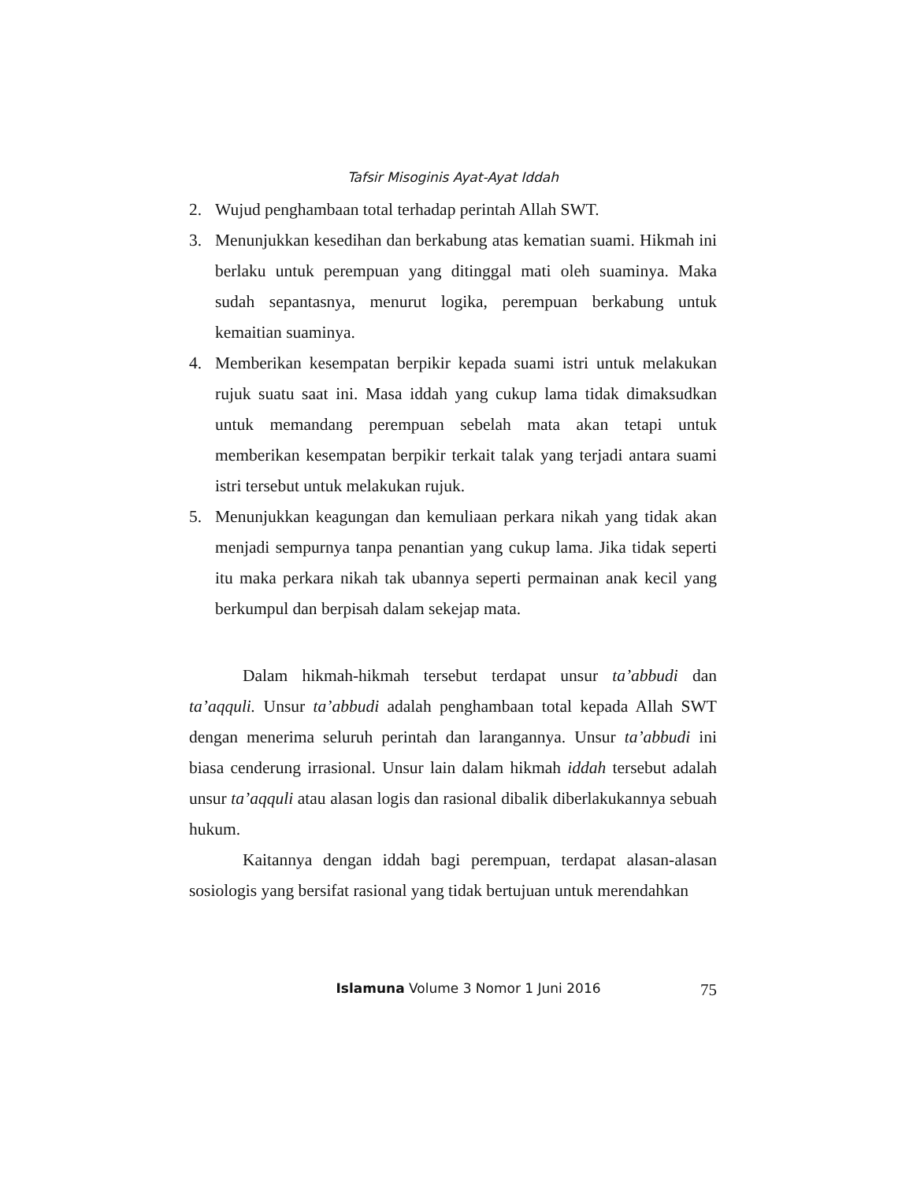Tafsir Misoginis Ayat-Ayat Iddah
2. Wujud penghambaan total terhadap perintah Allah SWT.
3. Menunjukkan kesedihan dan berkabung atas kematian suami. Hikmah ini berlaku untuk perempuan yang ditinggal mati oleh suaminya. Maka sudah sepantasnya, menurut logika, perempuan berkabung untuk kemaitian suaminya.
4. Memberikan kesempatan berpikir kepada suami istri untuk melakukan rujuk suatu saat ini. Masa iddah yang cukup lama tidak dimaksudkan untuk memandang perempuan sebelah mata akan tetapi untuk memberikan kesempatan berpikir terkait talak yang terjadi antara suami istri tersebut untuk melakukan rujuk.
5. Menunjukkan keagungan dan kemuliaan perkara nikah yang tidak akan menjadi sempurnya tanpa penantian yang cukup lama. Jika tidak seperti itu maka perkara nikah tak ubannya seperti permainan anak kecil yang berkumpul dan berpisah dalam sekejap mata.
Dalam hikmah-hikmah tersebut terdapat unsur ta’abbudi dan ta’aqquli. Unsur ta’abbudi adalah penghambaan total kepada Allah SWT dengan menerima seluruh perintah dan larangannya. Unsur ta’abbudi ini biasa cenderung irrasional. Unsur lain dalam hikmah iddah tersebut adalah unsur ta’aqquli atau alasan logis dan rasional dibalik diberlakukannya sebuah hukum.
Kaitannya dengan iddah bagi perempuan, terdapat alasan-alasan sosiologis yang bersifat rasional yang tidak bertujuan untuk merendahkan
Islamuna Volume 3 Nomor 1 Juni 2016 75